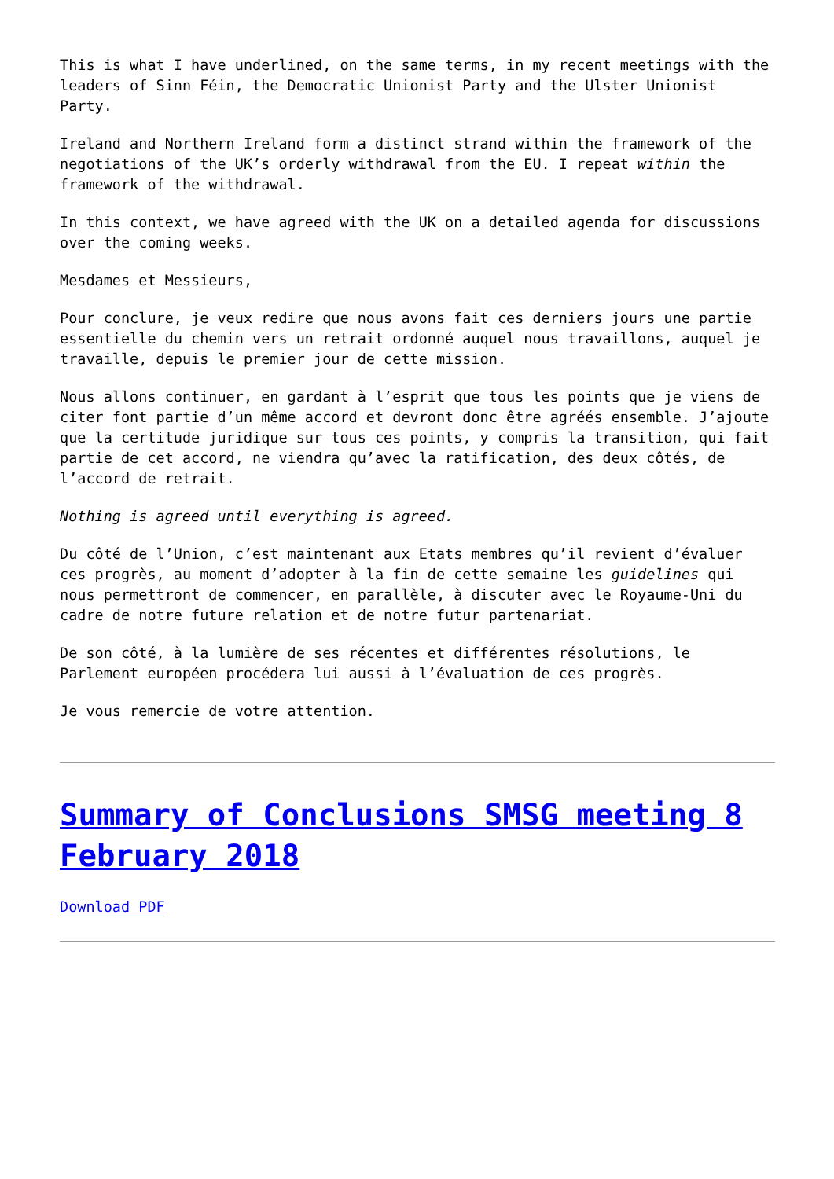This is what I have underlined, on the same terms, in my recent meetings with the leaders of Sinn Féin, the Democratic Unionist Party and the Ulster Unionist Party.
Ireland and Northern Ireland form a distinct strand within the framework of the negotiations of the UK’s orderly withdrawal from the EU. I repeat within the framework of the withdrawal.
In this context, we have agreed with the UK on a detailed agenda for discussions over the coming weeks.
Mesdames et Messieurs,
Pour conclure, je veux redire que nous avons fait ces derniers jours une partie essentielle du chemin vers un retrait ordonné auquel nous travaillons, auquel je travaille, depuis le premier jour de cette mission.
Nous allons continuer, en gardant à l’esprit que tous les points que je viens de citer font partie d’un même accord et devront donc être agréés ensemble. J’ajoute que la certitude juridique sur tous ces points, y compris la transition, qui fait partie de cet accord, ne viendra qu’avec la ratification, des deux côtés, de l’accord de retrait.
Nothing is agreed until everything is agreed.
Du côté de l’Union, c’est maintenant aux Etats membres qu’il revient d’évaluer ces progrès, au moment d’adopter à la fin de cette semaine les guidelines qui nous permettront de commencer, en parallèle, à discuter avec le Royaume-Uni du cadre de notre future relation et de notre futur partenariat.
De son côté, à la lumière de ses récentes et différentes résolutions, le Parlement européen procédera lui aussi à l’évaluation de ces progrès.
Je vous remercie de votre attention.
Summary of Conclusions SMSG meeting 8 February 2018
Download PDF